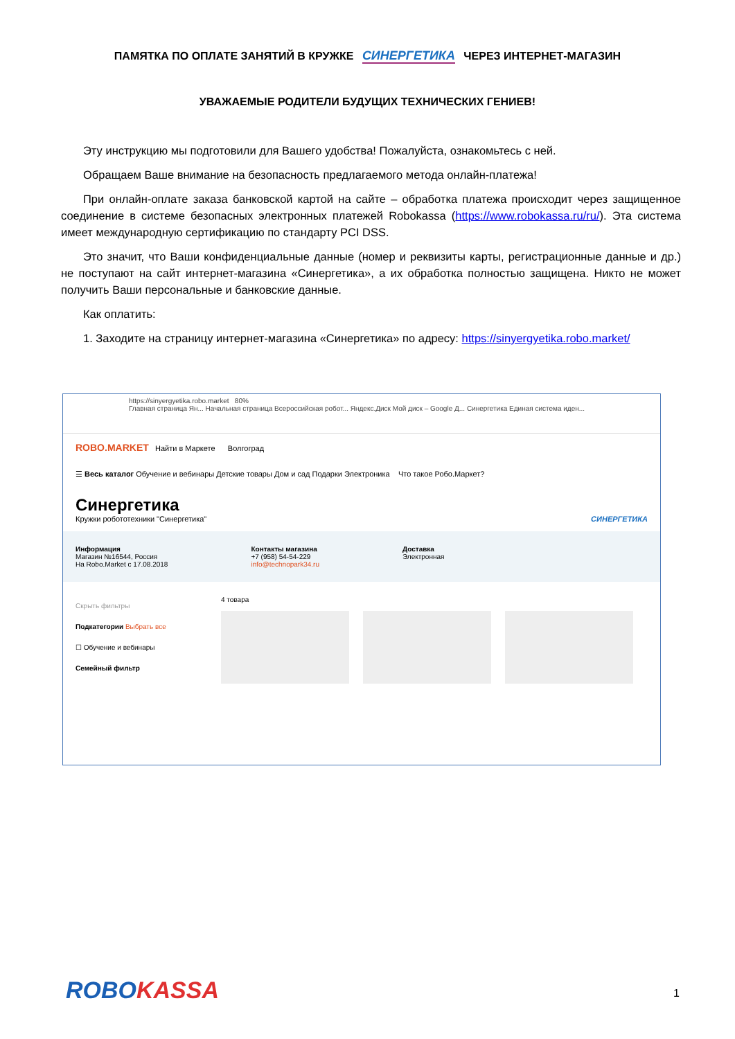ПАМЯТКА ПО ОПЛАТЕ ЗАНЯТИЙ В КРУЖКЕ СИНЕРГЕТИКА ЧЕРЕЗ ИНТЕРНЕТ-МАГАЗИН
УВАЖАЕМЫЕ РОДИТЕЛИ БУДУЩИХ ТЕХНИЧЕСКИХ ГЕНИЕВ!
Эту инструкцию мы подготовили для Вашего удобства! Пожалуйста, ознакомьтесь с ней.
Обращаем Ваше внимание на безопасность предлагаемого метода онлайн-платежа!
При онлайн-оплате заказа банковской картой на сайте – обработка платежа происходит через защищенное соединение в системе безопасных электронных платежей Robokassa (https://www.robokassa.ru/ru/). Эта система имеет международную сертификацию по стандарту PCI DSS.
Это значит, что Ваши конфиденциальные данные (номер и реквизиты карты, регистрационные данные и др.) не поступают на сайт интернет-магазина «Синергетика», а их обработка полностью защищена. Никто не может получить Ваши персональные и банковские данные.
Как оплатить:
1. Заходите на страницу интернет-магазина «Синергетика» по адресу: https://sinyergyetika.robo.market/
https://sinyergyetika.robo.market 80%
Главная страница Ян... Начальная страница Всероссийская робот... Яндекс.Диск Мой диск – Google Д... Синергетика Единая система иден...
ROBO.MARKET Найти в Маркете Волгоград
☰ Весь каталог Обучение и вебинары Детские товары Дом и сад Подарки Электроника Что такое Робо.Маркет?
Синергетика
Кружки робототехники "Синергетика" СИНЕРГЕТИКА
Информация
Магазин №16544, Россия
На Robo.Market с 17.08.2018
Контакты магазина
+7 (958) 54-54-229
info@technopark34.ru
Доставка
Электронная
Скрыть фильтры
Подкатегории Выбрать все
☐ Обучение и вебинары
Семейный фильтр
4 товара
ROBOKASSA 1